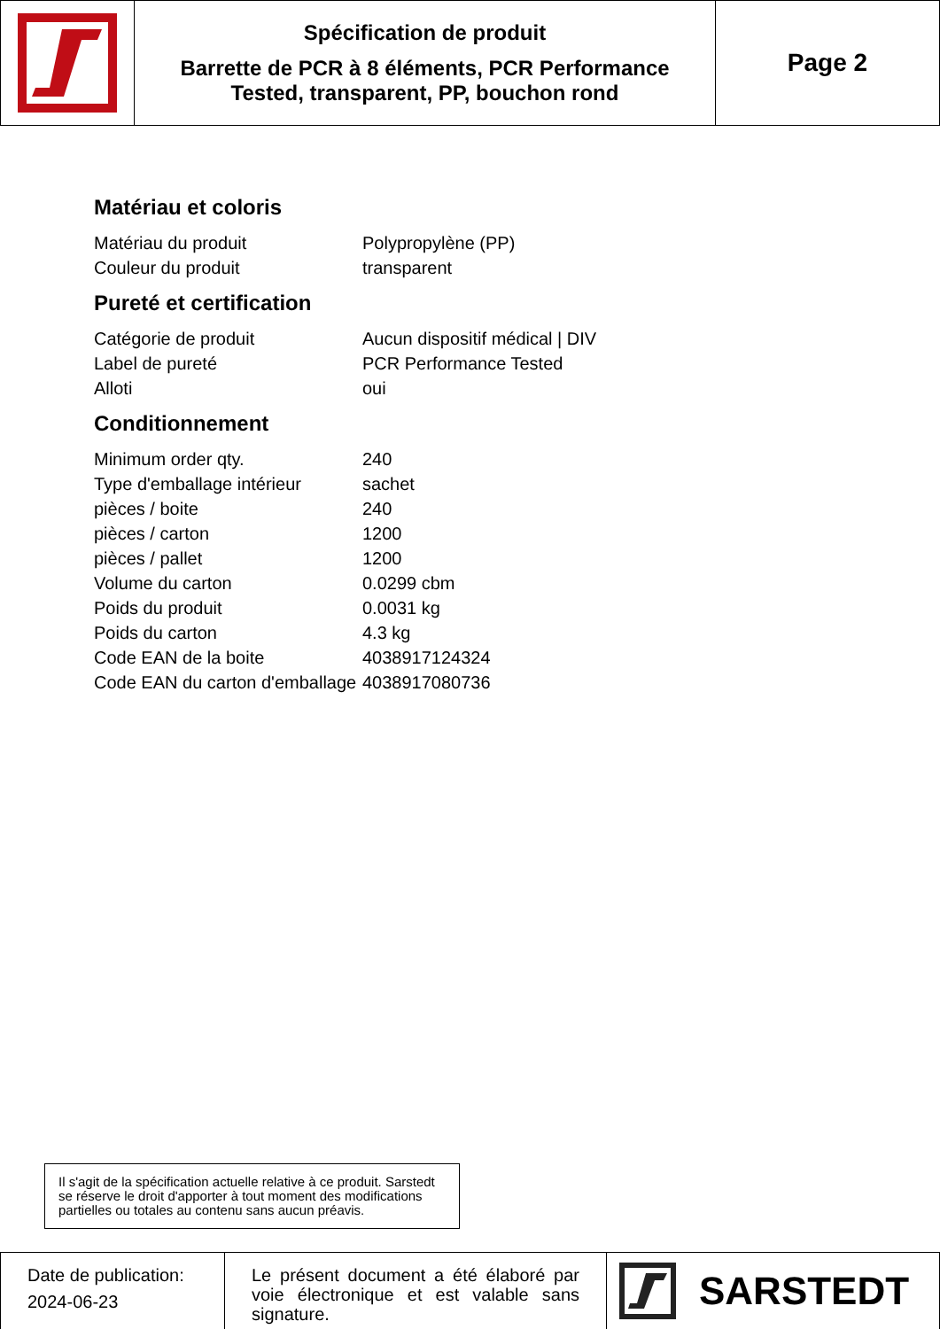Spécification de produit
Barrette de PCR à 8 éléments, PCR Performance
Tested, transparent, PP, bouchon rond
Page 2
Matériau et coloris
| Matériau du produit | Polypropylène (PP) |
| Couleur du produit | transparent |
Pureté et certification
| Catégorie de produit | Aucun dispositif médical / DIV |
| Label de pureté | PCR Performance Tested |
| Alloti | oui |
Conditionnement
| Minimum order qty. | 240 |
| Type d'emballage intérieur | sachet |
| pièces / boite | 240 |
| pièces / carton | 1200 |
| pièces / pallet | 1200 |
| Volume du carton | 0.0299 cbm |
| Poids du produit | 0.0031 kg |
| Poids du carton | 4.3 kg |
| Code EAN de la boite | 4038917124324 |
| Code EAN du carton d'emballage | 4038917080736 |
Il s'agit de la spécification actuelle relative à ce produit. Sarstedt se réserve le droit d'apporter à tout moment des modifications partielles ou totales au contenu sans aucun préavis.
Date de publication:
2024-06-23
Le présent document a été élaboré par voie électronique et est valable sans signature.
SARSTEDT